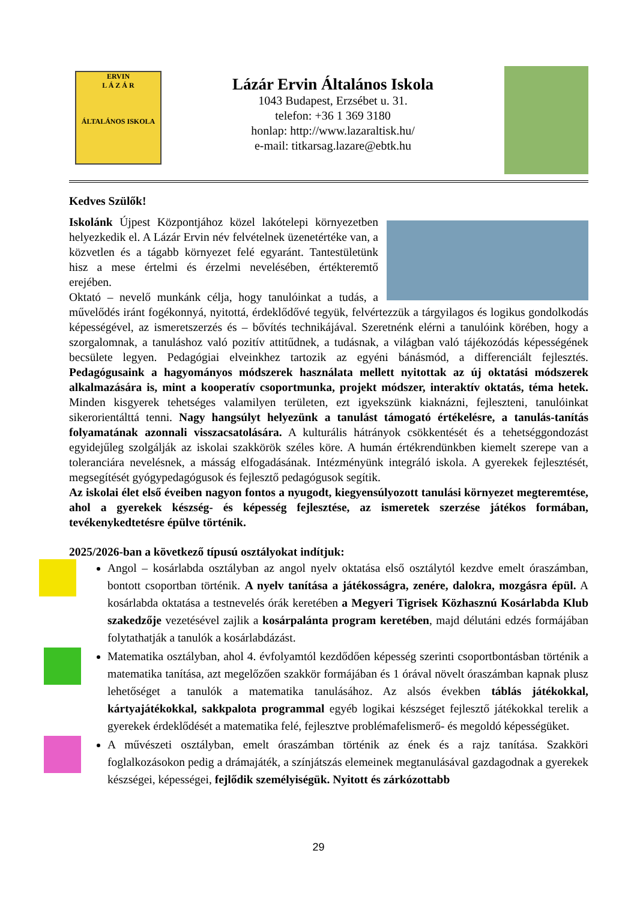ERVIN
L Á Z Á R
ÁLTALÁNOS ISKOLA
Lázár Ervin Általános Iskola
1043 Budapest, Erzsébet u. 31.
telefon: +36 1 369 3180
honlap: http://www.lazaraltisk.hu/
e-mail: titkarsag.lazare@ebtk.hu
Kedves Szülők!
Iskolánk Újpest Központjához közel lakótelepi környezetben helyezkedik el. A Lázár Ervin név felvételnek üzenetértéke van, a közvetlen és a tágabb környezet felé egyaránt. Tantestületünk hisz a mese értelmi és érzelmi nevelésében, értékteremtő erejében.
Oktató – nevelő munkánk célja, hogy tanulóinkat a tudás, a művelődés iránt fogékonnyá, nyitottá, érdeklődővé tegyük, felvértezzük a tárgyilagos és logikus gondolkodás képességével, az ismeretszerzés és – bővítés technikájával. Szeretnénk elérni a tanulóink körében, hogy a szorgalomnak, a tanuláshoz való pozitív attitűdnek, a tudásnak, a világban való tájékozódás képességének becsülete legyen. Pedagógiai elveinkhez tartozik az egyéni bánásmód, a differenciált fejlesztés. Pedagógusaink a hagyományos módszerek használata mellett nyitottak az új oktatási módszerek alkalmazására is, mint a kooperatív csoportmunka, projekt módszer, interaktív oktatás, téma hetek. Minden kisgyerek tehetséges valamilyen területen, ezt igyekszünk kiaknázni, fejleszteni, tanulóinkat sikerorientálttá tenni. Nagy hangsúlyt helyezünk a tanulást támogató értékelésre, a tanulás-tanítás folyamatának azonnali visszacsatolására. A kulturális hátrányok csökkentését és a tehetséggondozást egyidejűleg szolgálják az iskolai szakkörök széles köre. A humán értékrendünkben kiemelt szerepe van a toleranciára nevelésnek, a másság elfogadásának. Intézményünk integráló iskola. A gyerekek fejlesztését, megsegítését gyógypedagógusok és fejlesztő pedagógusok segítik.
Az iskolai élet első éveiben nagyon fontos a nyugodt, kiegyensúlyozott tanulási környezet megteremtése, ahol a gyerekek készség- és képesség fejlesztése, az ismeretek szerzése játékos formában, tevékenykedtetésre épülve történik.
2025/2026-ban a következő típusú osztályokat indítjuk:
Angol – kosárlabda osztályban az angol nyelv oktatása első osztálytól kezdve emelt óraszámban, bontott csoportban történik. A nyelv tanítása a játékosságra, zenére, dalokra, mozgásra épül. A kosárlabda oktatása a testnevelés órák keretében a Megyeri Tigrisek Közhasznú Kosárlabda Klub szakedzője vezetésével zajlik a kosárpalánta program keretében, majd délutáni edzés formájában folytathatják a tanulók a kosárlabdázást.
Matematika osztályban, ahol 4. évfolyamtól kezdődően képesség szerinti csoportbontásban történik a matematika tanítása, azt megelőzően szakkör formájában és 1 órával növelt óraszámban kapnak plusz lehetőséget a tanulók a matematika tanulásához. Az alsós években táblás játékokkal, kártyajátékokkal, sakkpalota programmal egyéb logikai készséget fejlesztő játékokkal terelik a gyerekek érdeklődését a matematika felé, fejlesztve problémafelismerő- és megoldó képességüket.
A művészeti osztályban, emelt óraszámban történik az ének és a rajz tanítása. Szakköri foglalkozásokon pedig a drámajáték, a színjátszás elemeinek megtanulásával gazdagodnak a gyerekek készségei, képességei, fejlődik személyiségük. Nyitott és zárkózottabb
29